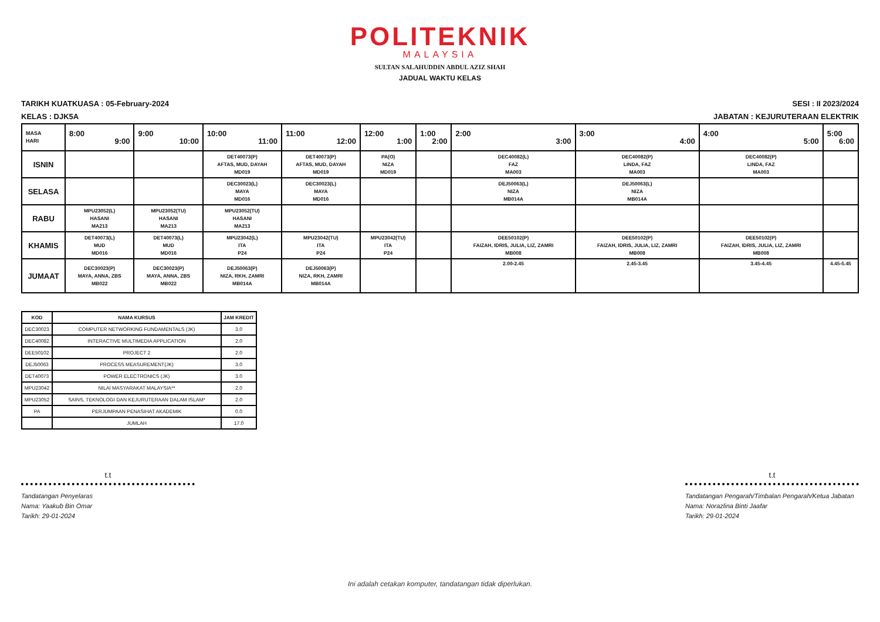POLITEKNIK
MALAYSIA
SULTAN SALAHUDDIN ABDUL AZIZ SHAH
JADUAL WAKTU KELAS
TARIKH KUATKUASA : 05-February-2024
KELAS : DJK5A
SESI : II 2023/2024
JABATAN : KEJURUTERAAN ELEKTRIK
| MASA HARI | 8:00 9:00 | 9:00 10:00 | 10:00 11:00 | 11:00 12:00 | 12:00 1:00 | 1:00 2:00 | 2:00 3:00 | 3:00 4:00 | 4:00 5:00 | 5:00 6:00 |
| --- | --- | --- | --- | --- | --- | --- | --- | --- | --- | --- |
| ISNIN | | | DET40073(P) AFTAS, MUD, DAYAH MD019 | DET40073(P) AFTAS, MUD, DAYAH MD019 | PA(O) NIZA MD019 | | DEC40082(L) FAZ MA003 | DEC40082(P) LINDA, FAZ MA003 | DEC40082(P) LINDA, FAZ MA003 | |
| SELASA | | | DEC30023(L) MAYA MD016 | DEC30023(L) MAYA MD016 | | | DEJ50063(L) NIZA MB014A | DEJ50063(L) NIZA MB014A | | |
| RABU | MPU23052(L) HASANI MA213 | MPU23052(TU) HASANI MA213 | MPU23052(TU) HASANI MA213 | | | | | | | |
| KHAMIS | DET40073(L) MUD MD016 | DET40073(L) MUD MD016 | MPU23042(L) ITA P24 | MPU23042(TU) ITA P24 | MPU23042(TU) ITA P24 | | DEE50102(P) FAIZAH, IDRIS, JULIA, LIZ, ZAMRI MB008 | DEE50102(P) FAIZAH, IDRIS, JULIA, LIZ, ZAMRI MB008 | DEE50102(P) FAIZAH, IDRIS, JULIA, LIZ, ZAMRI MB008 | |
| JUMAAT | DEC30023(P) MAYA, ANNA, ZBS MB022 | DEC30023(P) MAYA, ANNA, ZBS MB022 | DEJ50063(P) NIZA, RKH, ZAMRI MB014A | DEJ50063(P) NIZA, RKH, ZAMRI MB014A | | | 2.00-2.45 | 2.45-3.45 | 3.45-4.45 | 4.45-5.45 |
| KOD | NAMA KURSUS | JAM KREDIT |
| --- | --- | --- |
| DEC30023 | COMPUTER NETWORKING FUNDAMENTALS (JK) | 3.0 |
| DEC40082 | INTERACTIVE MULTIMEDIA APPLICATION | 2.0 |
| DEE50102 | PROJECT 2 | 2.0 |
| DEJ50063 | PROCESS MEASUREMENT(JK) | 3.0 |
| DET40073 | POWER ELECTRONICS (JK) | 3.0 |
| MPU23042 | NILAI MASYARAKAT MALAYSIA** | 2.0 |
| MPU23052 | SAINS, TEKNOLOGI DAN KEJURUTERAAN DALAM ISLAM* | 2.0 |
| PA | PERJUMPAAN PENASIHAT AKADEMIK | 0.0 |
| | JUMLAH | 17.0 |
t.t
Tandatangan Penyelaras
Nama: Yaakub Bin Omar
Tarikh: 29-01-2024
t.t
Tandatangan Pengarah/Timbalan Pengarah/Ketua Jabatan
Nama: Norazlina Binti Jaafar
Tarikh: 29-01-2024
Ini adalah cetakan komputer, tandatangan tidak diperlukan.